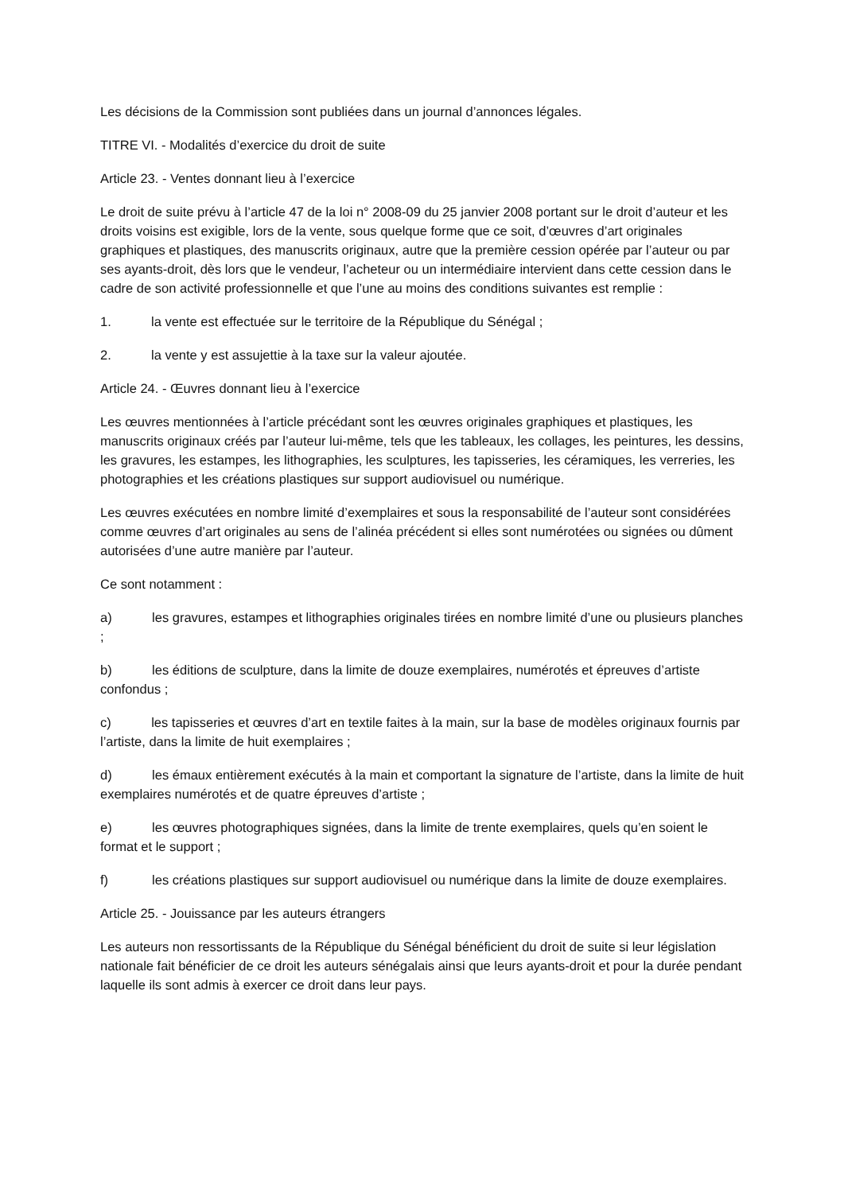Les décisions de la Commission sont publiées dans un journal d’annonces légales.
TITRE VI. - Modalités d’exercice du droit de suite
Article 23. - Ventes donnant lieu à l’exercice
Le droit de suite prévu à l’article 47 de la loi n° 2008-09 du 25 janvier 2008 portant sur le droit d’auteur et les droits voisins est exigible, lors de la vente, sous quelque forme que ce soit, d’œuvres d’art originales graphiques et plastiques, des manuscrits originaux, autre que la première cession opérée par l’auteur ou par ses ayants-droit, dès lors que le vendeur, l’acheteur ou un intermédiaire intervient dans cette cession dans le cadre de son activité professionnelle et que l’une au moins des conditions suivantes est remplie :
1. la vente est effectuée sur le territoire de la République du Sénégal ;
2. la vente y est assujettie à la taxe sur la valeur ajoutée.
Article 24. - Œuvres donnant lieu à l’exercice
Les œuvres mentionnées à l’article précédant sont les œuvres originales graphiques et plastiques, les manuscrits originaux créés par l’auteur lui-même, tels que les tableaux, les collages, les peintures, les dessins, les gravures, les estampes, les lithographies, les sculptures, les tapisseries, les céramiques, les verreries, les photographies et les créations plastiques sur support audiovisuel ou numérique.
Les œuvres exécutées en nombre limité d’exemplaires et sous la responsabilité de l’auteur sont considérées comme œuvres d’art originales au sens de l’alinéa précédent si elles sont numérotées ou signées ou dûment autorisées d’une autre manière par l’auteur.
Ce sont notamment :
a) les gravures, estampes et lithographies originales tirées en nombre limité d’une ou plusieurs planches ;
b) les éditions de sculpture, dans la limite de douze exemplaires, numérotés et épreuves d’artiste confondus ;
c) les tapisseries et œuvres d’art en textile faites à la main, sur la base de modèles originaux fournis par l’artiste, dans la limite de huit exemplaires ;
d) les émaux entièrement exécutés à la main et comportant la signature de l’artiste, dans la limite de huit exemplaires numérotés et de quatre épreuves d’artiste ;
e) les œuvres photographiques signées, dans la limite de trente exemplaires, quels qu’en soient le format et le support ;
f) les créations plastiques sur support audiovisuel ou numérique dans la limite de douze exemplaires.
Article 25. - Jouissance par les auteurs étrangers
Les auteurs non ressortissants de la République du Sénégal bénéficient du droit de suite si leur législation nationale fait bénéficier de ce droit les auteurs sénégalais ainsi que leurs ayants-droit et pour la durée pendant laquelle ils sont admis à exercer ce droit dans leur pays.